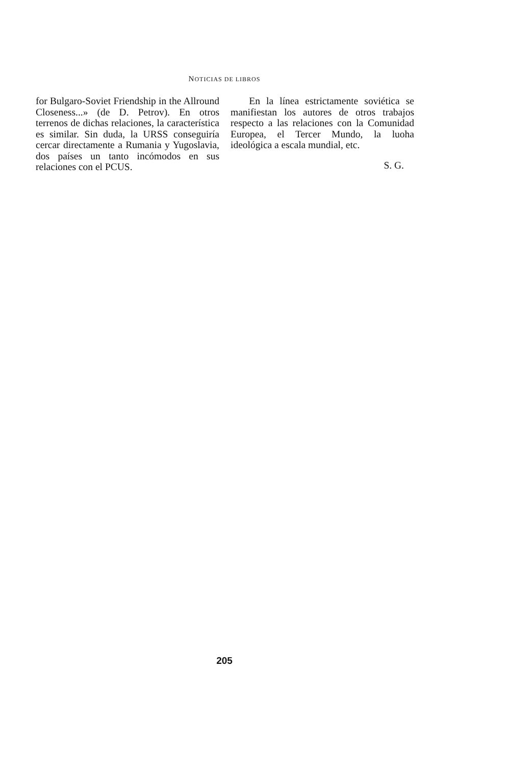NOTICIAS DE LIBROS
for Bulgaro-Soviet Friendship in the Allround Closeness...» (de D. Petrov). En otros terrenos de dichas relaciones, la característica es similar. Sin duda, la URSS conseguiría cercar directamente a Rumania y Yugoslavia, dos países un tanto incómodos en sus relaciones con el PCUS.
En la línea estrictamente soviética se manifiestan los autores de otros trabajos respecto a las relaciones con la Comunidad Europea, el Tercer Mundo, la luoha ideológica a escala mundial, etc.
S. G.
205